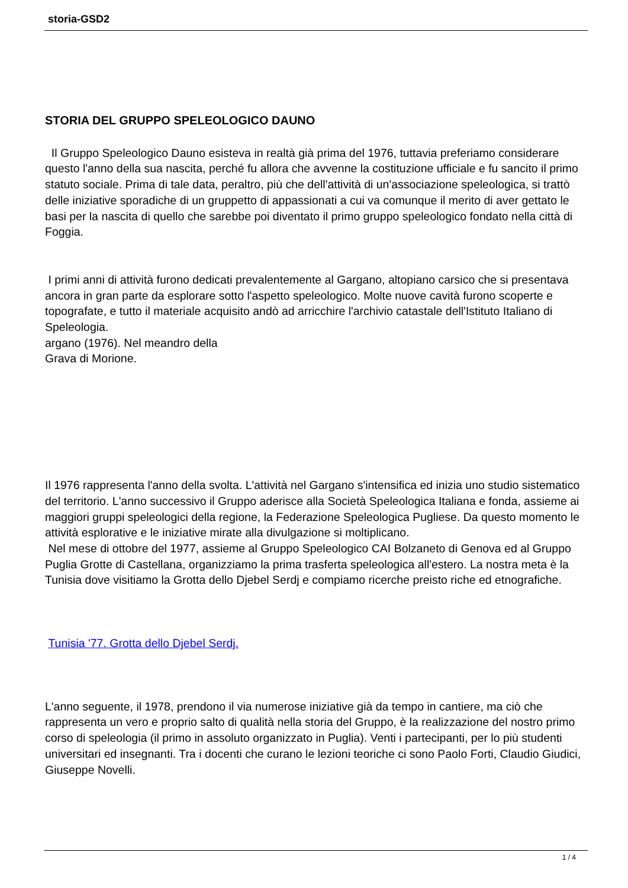storia-GSD2
STORIA DEL GRUPPO SPELEOLOGICO DAUNO
Il Gruppo Speleologico Dauno esisteva in realtà già prima del 1976, tuttavia preferiamo considerare questo l'anno della sua nascita, perché fu allora che avvenne la costituzione ufficiale e fu sancito il primo statuto sociale. Prima di tale data, peraltro, più che dell'attività di un'associazione speleologica, si trattò delle iniziative sporadiche di un gruppetto di appassionati a cui va comunque il merito di aver gettato le basi per la nascita di quello che sarebbe poi diventato il primo gruppo speleologico fondato nella città di Foggia.
I primi anni di attività furono dedicati prevalentemente al Gargano, altopiano carsico che si presentava ancora in gran parte da esplorare sotto l'aspetto speleologico. Molte nuove cavità furono scoperte e topografate, e tutto il materiale acquisito andò ad arricchire l'archivio catastale dell'Istituto Italiano di Speleologia.
argano (1976). Nel meandro della
Grava di Morione.
Il 1976 rappresenta l'anno della svolta. L'attività nel Gargano s'intensifica ed inizia uno studio sistematico del territorio. L'anno successivo il Gruppo aderisce alla Società Speleologica Italiana e fonda, assieme ai maggiori gruppi speleologici della regione, la Federazione Speleologica Pugliese. Da questo momento le attività esplorative e le iniziative mirate alla divulgazione si moltiplicano.
Nel mese di ottobre del 1977, assieme al Gruppo Speleologico CAI Bolzaneto di Genova ed al Gruppo Puglia Grotte di Castellana, organizziamo la prima trasferta speleologica all'estero. La nostra meta è la Tunisia dove visitiamo la Grotta dello Djebel Serdj e compiamo ricerche preisto riche ed etnografiche.
Tunisia '77. Grotta dello Djebel Serdj.
L'anno seguente, il 1978, prendono il via numerose iniziative già da tempo in cantiere, ma ciò che rappresenta un vero e proprio salto di qualità nella storia del Gruppo, è la realizzazione del nostro primo corso di speleologia (il primo in assoluto organizzato in Puglia). Venti i partecipanti, per lo più studenti universitari ed insegnanti. Tra i docenti che curano le lezioni teoriche ci sono Paolo Forti, Claudio Giudici, Giuseppe Novelli.
1 / 4